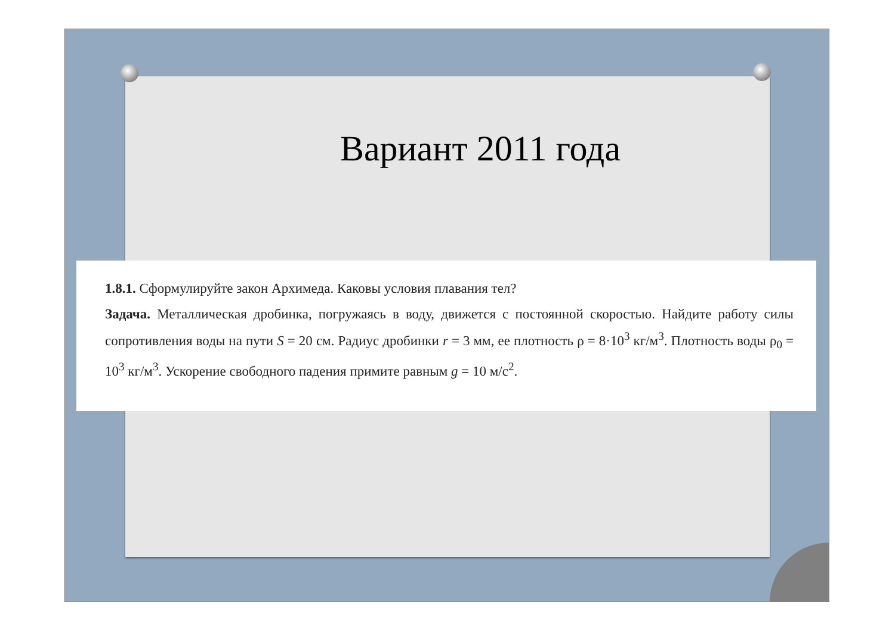Вариант 2011 года
1.8.1. Сформулируйте закон Архимеда. Каковы условия плавания тел?
Задача. Металлическая дробинка, погружаясь в воду, движется с постоянной скоростью. Найдите работу силы сопротивления воды на пути S = 20 см. Радиус дробинки r = 3 мм, ее плотность ρ = 8·10<sup>3</sup> кг/м<sup>3</sup>. Плотность воды ρ<sub>0</sub> = 10<sup>3</sup> кг/м<sup>3</sup>. Ускорение свободного падения примите равным g = 10 м/с<sup>2</sup>.